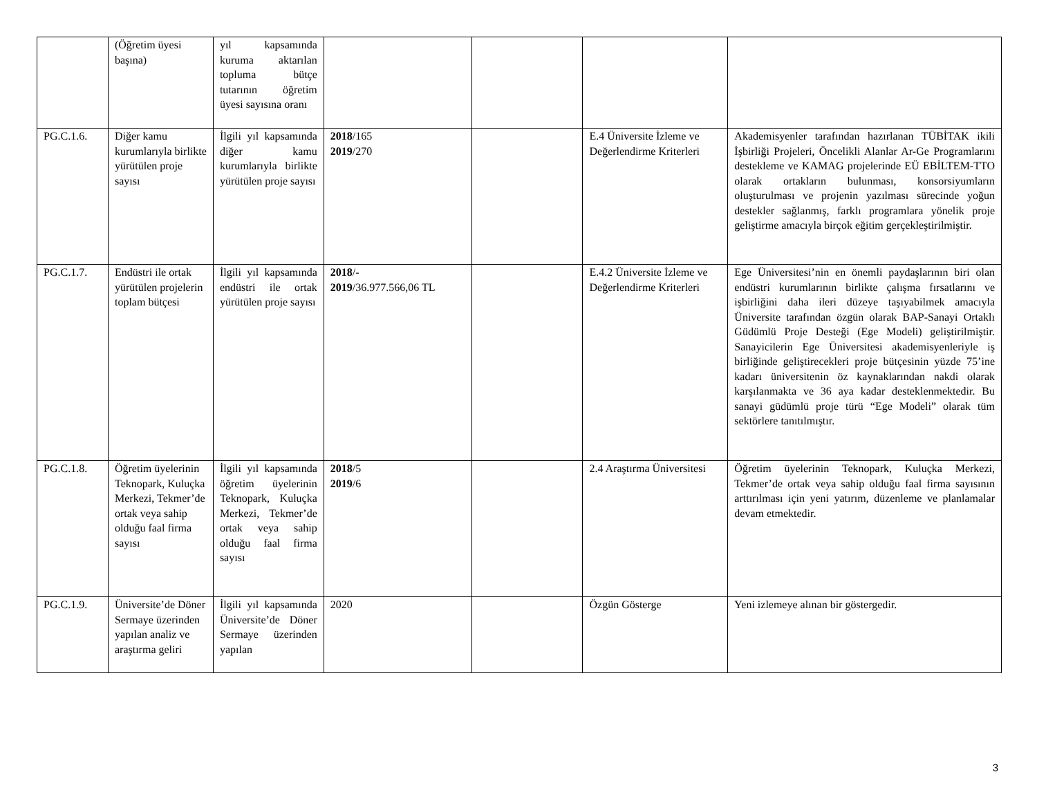| | (Öğretim üyesi başına) | yıl kapsamında kuruma aktarılan topluma bütçe tutarının öğretim üyesi sayısına oranı | | | | |
| PG.C.1.6. | Diğer kamu kurumlarıyla birlikte yürütülen proje sayısı | İlgili yıl kapsamında diğer kamu kurumlarıyla birlikte yürütülen proje sayısı | 2018 /165 2019 /270 | | E.4 Üniversite İzleme ve Değerlendirme Kriterleri | Akademisyenler tarafından hazırlanan TÜBİTAK ikili İşbirliği Projeleri, Öncelikli Alanlar Ar-Ge Programlarını destekleme ve KAMAG projelerinde EÜ EBİLTEM-TTO olarak ortakların bulunması, konsorsiyumların oluşturulması ve projenin yazılması sürecinde yoğun destekler sağlanmış, farklı programlara yönelik proje geliştirme amacıyla birçok eğitim gerçekleştirilmiştir. |
| PG.C.1.7. | Endüstri ile ortak yürütülen projelerin toplam bütçesi | İlgili yıl kapsamında endüstri ile ortak yürütülen proje sayısı | 2018 /- 2019 /36.977.566,06 TL | | E.4.2 Üniversite İzleme ve Değerlendirme Kriterleri | Ege Üniversitesi’nin en önemli paydaşlarının biri olan endüstri kurumlarının birlikte çalışma fırsatlarını ve işbirliğini daha ileri düzeye taşıyabilmek amacıyla Üniversite tarafından özgün olarak BAP-Sanayi Ortaklı Güdümlü Proje Desteği (Ege Modeli) geliştirilmiştir. Sanayicilerin Ege Üniversitesi akademisyenleriyle iş birliğinde geliştirecekleri proje bütçesinin yüzde 75’ine kadarı üniversitenin öz kaynaklarından nakdi olarak karşılanmakta ve 36 aya kadar desteklenmektedir. Bu sanayi güdümlü proje türü “Ege Modeli” olarak tüm sektörlere tanıtılmıştır. |
| PG.C.1.8. | Öğretim üyelerinin Teknopark, Kuluçka Merkezi, Tekmer’de ortak veya sahip olduğu faal firma sayısı | İlgili yıl kapsamında öğretim üyelerinin Teknopark, Kuluçka Merkezi, Tekmer’de ortak veya sahip olduğu faal firma sayısı | 2018 /5 2019 /6 | | 2.4 Araştırma Üniversitesi | Öğretim üyelerinin Teknopark, Kuluçka Merkezi, Tekmer’de ortak veya sahip olduğu faal firma sayısının arttırılması için yeni yatırım, düzenleme ve planlamalar devam etmektedir. |
| PG.C.1.9. | Üniversite’de Döner Sermaye üzerinden yapılan analiz ve araştırma geliri | İlgili yıl kapsamında Üniversite’de Döner Sermaye üzerinden yapılan | 2020 | | Özgün Gösterge | Yeni izlemeye alınan bir göstergedir. |
3